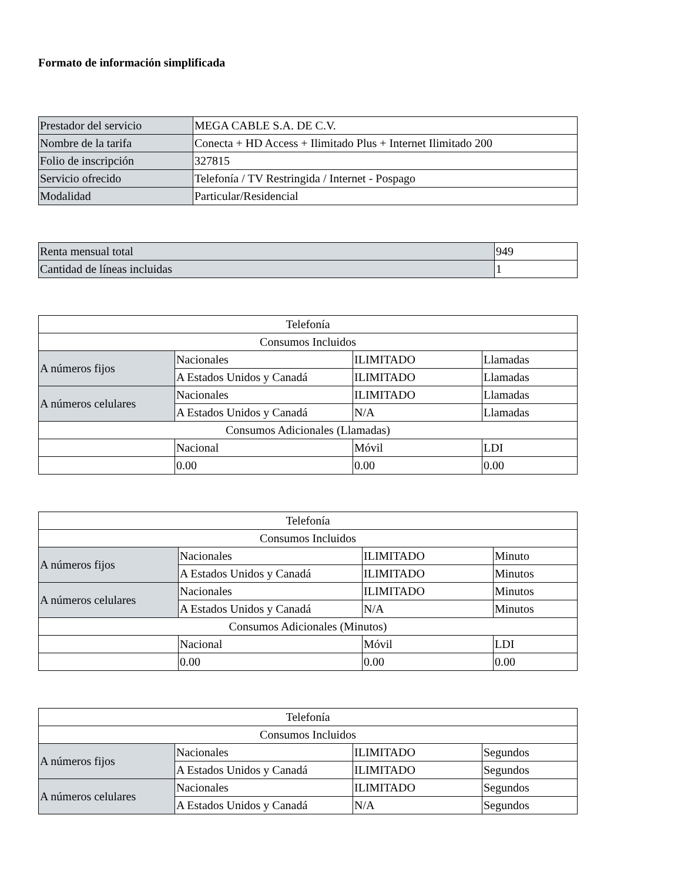Formato de información simplificada
| Prestador del servicio | MEGA CABLE S.A. DE C.V. |
| Nombre de la tarifa | Conecta + HD Access + Ilimitado Plus + Internet Ilimitado 200 |
| Folio de inscripción | 327815 |
| Servicio ofrecido | Telefonía / TV Restringida / Internet - Pospago |
| Modalidad | Particular/Residencial |
| Renta mensual total | 949 |
| Cantidad de líneas incluidas | 1 |
| Telefonía | | | |
| Consumos Incluidos | | | |
| A números fijos | Nacionales | ILIMITADO | Llamadas |
| | A Estados Unidos y Canadá | ILIMITADO | Llamadas |
| A números celulares | Nacionales | ILIMITADO | Llamadas |
| | A Estados Unidos y Canadá | N/A | Llamadas |
| Consumos Adicionales (Llamadas) | | | |
| | Nacional | Móvil | LDI |
| | 0.00 | 0.00 | 0.00 |
| Telefonía | | | |
| Consumos Incluidos | | | |
| A números fijos | Nacionales | ILIMITADO | Minuto |
| | A Estados Unidos y Canadá | ILIMITADO | Minutos |
| A números celulares | Nacionales | ILIMITADO | Minutos |
| | A Estados Unidos y Canadá | N/A | Minutos |
| Consumos Adicionales (Minutos) | | | |
| | Nacional | Móvil | LDI |
| | 0.00 | 0.00 | 0.00 |
| Telefonía | | | |
| Consumos Incluidos | | | |
| A números fijos | Nacionales | ILIMITADO | Segundos |
| | A Estados Unidos y Canadá | ILIMITADO | Segundos |
| A números celulares | Nacionales | ILIMITADO | Segundos |
| | A Estados Unidos y Canadá | N/A | Segundos |